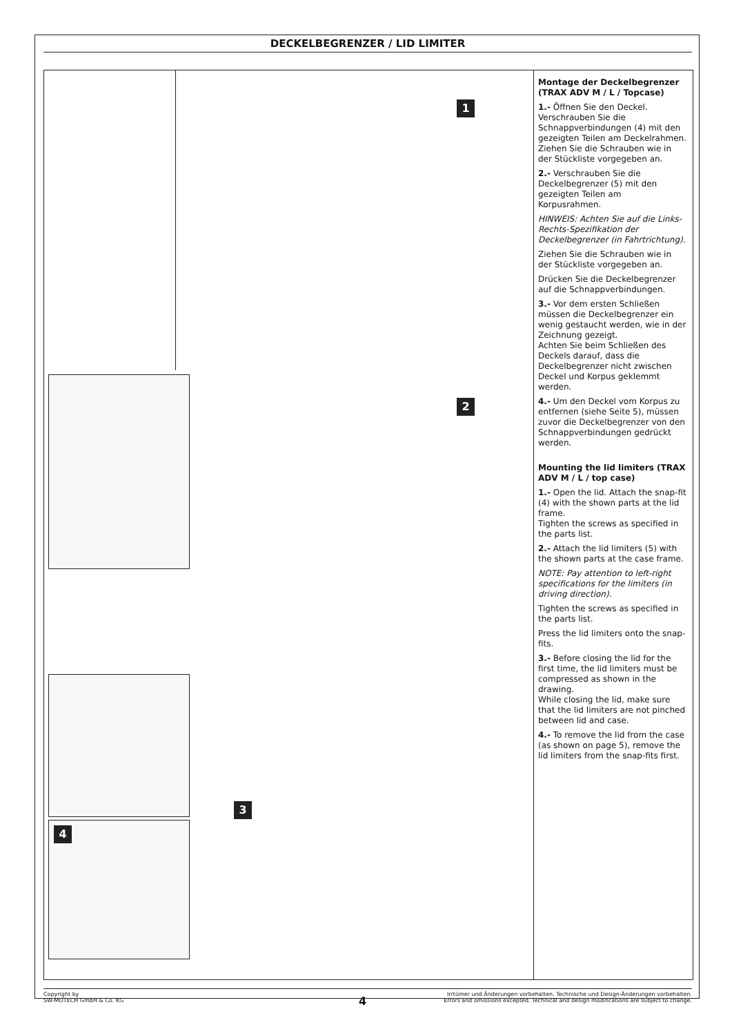DECKELBEGRENZER / LID LIMITER
1
2
4
3
Montage der Deckelbegrenzer (TRAX ADV M / L / Topcase)
1.- Öffnen Sie den Deckel. Verschrauben Sie die Schnappverbindungen (4) mit den gezeigten Teilen am Deckelrahmen.
Ziehen Sie die Schrauben wie in der Stückliste vorgegeben an.
2.- Verschrauben Sie die Deckelbegrenzer (5) mit den gezeigten Teilen am Korpusrahmen.
HINWEIS: Achten Sie auf die Links-Rechts-Spezifikation der Deckelbegrenzer (in Fahrtrichtung).
Ziehen Sie die Schrauben wie in der Stückliste vorgegeben an.
Drücken Sie die Deckelbegrenzer auf die Schnappverbindungen.
3.- Vor dem ersten Schließen müssen die Deckelbegrenzer ein wenig gestaucht werden, wie in der Zeichnung gezeigt.
Achten Sie beim Schließen des Deckels darauf, dass die Deckelbegrenzer nicht zwischen Deckel und Korpus geklemmt werden.
4.- Um den Deckel vom Korpus zu entfernen (siehe Seite 5), müssen zuvor die Deckelbegrenzer von den Schnappverbindungen gedrückt werden.
Mounting the lid limiters (TRAX ADV M / L / top case)
1.- Open the lid. Attach the snap-fit (4) with the shown parts at the lid frame.
Tighten the screws as specified in the parts list.
2.- Attach the lid limiters (5) with the shown parts at the case frame.
NOTE: Pay attention to left-right specifications for the limiters (in driving direction).
Tighten the screws as specified in the parts list.
Press the lid limiters onto the snap-fits.
3.- Before closing the lid for the first time, the lid limiters must be compressed as shown in the drawing.
While closing the lid, make sure that the lid limiters are not pinched between lid and case.
4.- To remove the lid from the case (as shown on page 5), remove the lid limiters from the snap-fits first.
Copyright by
SW-MOTECH GmbH & Co. KG
Irrtümer und Änderungen vorbehalten. Technische und Design-Änderungen vorbehalten.
Errors and omissions excepted. Technical and design modifications are subject to change.
4